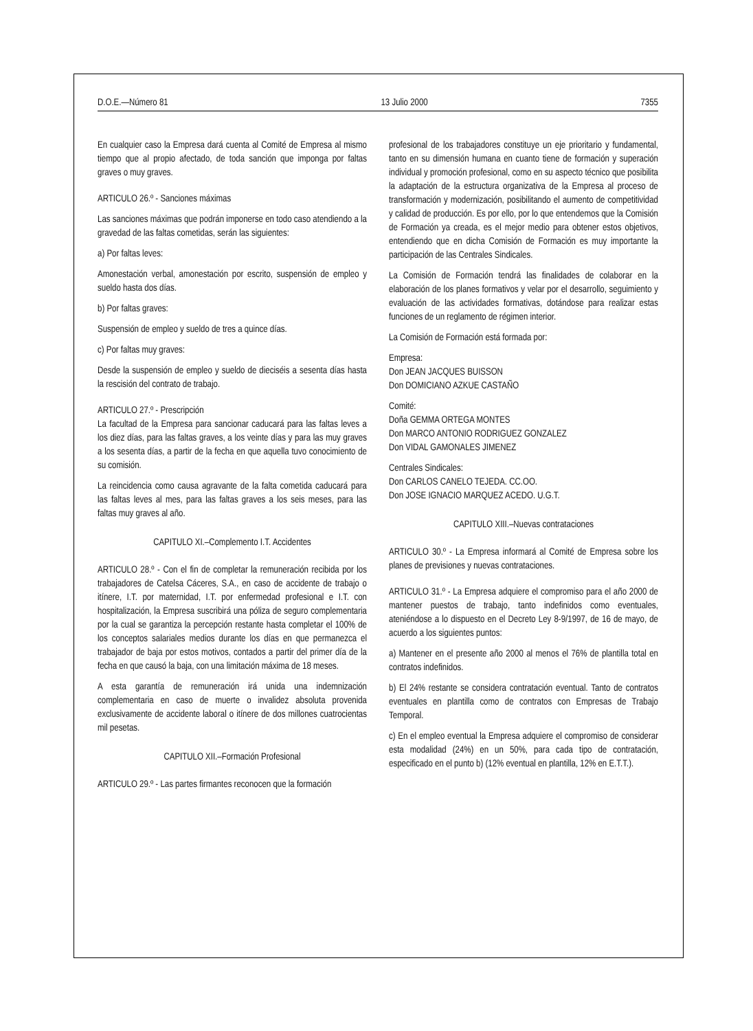D.O.E.—Número 81 13 Julio 2000 7355
En cualquier caso la Empresa dará cuenta al Comité de Empresa al mismo tiempo que al propio afectado, de toda sanción que imponga por faltas graves o muy graves.
ARTICULO 26.º - Sanciones máximas
Las sanciones máximas que podrán imponerse en todo caso atendiendo a la gravedad de las faltas cometidas, serán las siguientes:
a) Por faltas leves:
Amonestación verbal, amonestación por escrito, suspensión de empleo y sueldo hasta dos días.
b) Por faltas graves:
Suspensión de empleo y sueldo de tres a quince días.
c) Por faltas muy graves:
Desde la suspensión de empleo y sueldo de dieciséis a sesenta días hasta la rescisión del contrato de trabajo.
ARTICULO 27.º - Prescripción
La facultad de la Empresa para sancionar caducará para las faltas leves a los diez días, para las faltas graves, a los veinte días y para las muy graves a los sesenta días, a partir de la fecha en que aquella tuvo conocimiento de su comisión.
La reincidencia como causa agravante de la falta cometida caducará para las faltas leves al mes, para las faltas graves a los seis meses, para las faltas muy graves al año.
CAPITULO XI.–Complemento I.T. Accidentes
ARTICULO 28.º - Con el fin de completar la remuneración recibida por los trabajadores de Catelsa Cáceres, S.A., en caso de accidente de trabajo o itínere, I.T. por maternidad, I.T. por enfermedad profesional e I.T. con hospitalización, la Empresa suscribirá una póliza de seguro complementaria por la cual se garantiza la percepción restante hasta completar el 100% de los conceptos salariales medios durante los días en que permanezca el trabajador de baja por estos motivos, contados a partir del primer día de la fecha en que causó la baja, con una limitación máxima de 18 meses.
A esta garantía de remuneración irá unida una indemnización complementaria en caso de muerte o invalidez absoluta provenida exclusivamente de accidente laboral o itínere de dos millones cuatrocientas mil pesetas.
CAPITULO XII.–Formación Profesional
ARTICULO 29.º - Las partes firmantes reconocen que la formación
profesional de los trabajadores constituye un eje prioritario y fundamental, tanto en su dimensión humana en cuanto tiene de formación y superación individual y promoción profesional, como en su aspecto técnico que posibilita la adaptación de la estructura organizativa de la Empresa al proceso de transformación y modernización, posibilitando el aumento de competitividad y calidad de producción. Es por ello, por lo que entendemos que la Comisión de Formación ya creada, es el mejor medio para obtener estos objetivos, entendiendo que en dicha Comisión de Formación es muy importante la participación de las Centrales Sindicales.
La Comisión de Formación tendrá las finalidades de colaborar en la elaboración de los planes formativos y velar por el desarrollo, seguimiento y evaluación de las actividades formativas, dotándose para realizar estas funciones de un reglamento de régimen interior.
La Comisión de Formación está formada por:
Empresa:
Don JEAN JACQUES BUISSON
Don DOMICIANO AZKUE CASTAÑO
Comité:
Doña GEMMA ORTEGA MONTES
Don MARCO ANTONIO RODRIGUEZ GONZALEZ
Don VIDAL GAMONALES JIMENEZ
Centrales Sindicales:
Don CARLOS CANELO TEJEDA. CC.OO.
Don JOSE IGNACIO MARQUEZ ACEDO. U.G.T.
CAPITULO XIII.–Nuevas contrataciones
ARTICULO 30.º - La Empresa informará al Comité de Empresa sobre los planes de previsiones y nuevas contrataciones.
ARTICULO 31.º - La Empresa adquiere el compromiso para el año 2000 de mantener puestos de trabajo, tanto indefinidos como eventuales, ateniéndose a lo dispuesto en el Decreto Ley 8-9/1997, de 16 de mayo, de acuerdo a los siguientes puntos:
a) Mantener en el presente año 2000 al menos el 76% de plantilla total en contratos indefinidos.
b) El 24% restante se considera contratación eventual. Tanto de contratos eventuales en plantilla como de contratos con Empresas de Trabajo Temporal.
c) En el empleo eventual la Empresa adquiere el compromiso de considerar esta modalidad (24%) en un 50%, para cada tipo de contratación, especificado en el punto b) (12% eventual en plantilla, 12% en E.T.T.).